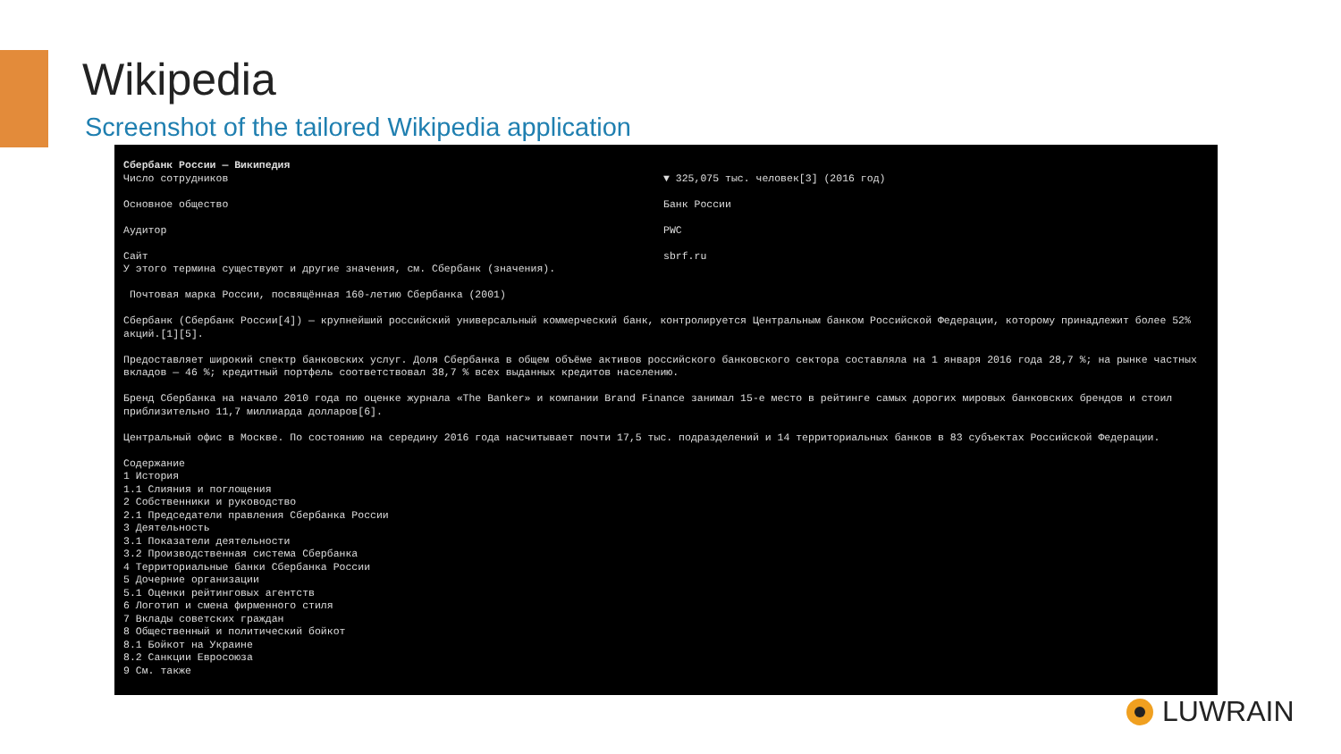Wikipedia
Screenshot of the tailored Wikipedia application
Сбербанк России — Википедия
Число сотрудников ▼ 325,075 тыс. человек[3] (2016 год)
Основное общество Банк России
Аудитор PWC
Сайт sbrf.ru
У этого термина существуют и другие значения, см. Сбербанк (значения).
Почтовая марка России, посвящённая 160-летию Сбербанка (2001)
Сбербанк (Сбербанк России[4]) — крупнейший российский универсальный коммерческий банк, контролируется Центральным банком Российской Федерации, которому принадлежит более 52% акций.[1][5].
Предоставляет широкий спектр банковских услуг. Доля Сбербанка в общем объёме активов российского банковского сектора составляла на 1 января 2016 года 28,7 %; на рынке частных вкладов — 46 %; кредитный портфель соответствовал 38,7 % всех выданных кредитов населению.
Бренд Сбербанка на начало 2010 года по оценке журнала «The Banker» и компании Brand Finance занимал 15-е место в рейтинге самых дорогих мировых банковских брендов и стоил приблизительно 11,7 миллиарда долларов[6].
Центральный офис в Москве. По состоянию на середину 2016 года насчитывает почти 17,5 тыс. подразделений и 14 территориальных банков в 83 субъектах Российской Федерации.
Содержание
1 История
1.1 Слияния и поглощения
2 Собственники и руководство
2.1 Председатели правления Сбербанка России
3 Деятельность
3.1 Показатели деятельности
3.2 Производственная система Сбербанка
4 Территориальные банки Сбербанка России
5 Дочерние организации
5.1 Оценки рейтинговых агентств
6 Логотип и смена фирменного стиля
7 Вклады советских граждан
8 Общественный и политический бойкот
8.1 Бойкот на Украине
8.2 Санкции Евросоюза
9 См. также
LUWRAIN